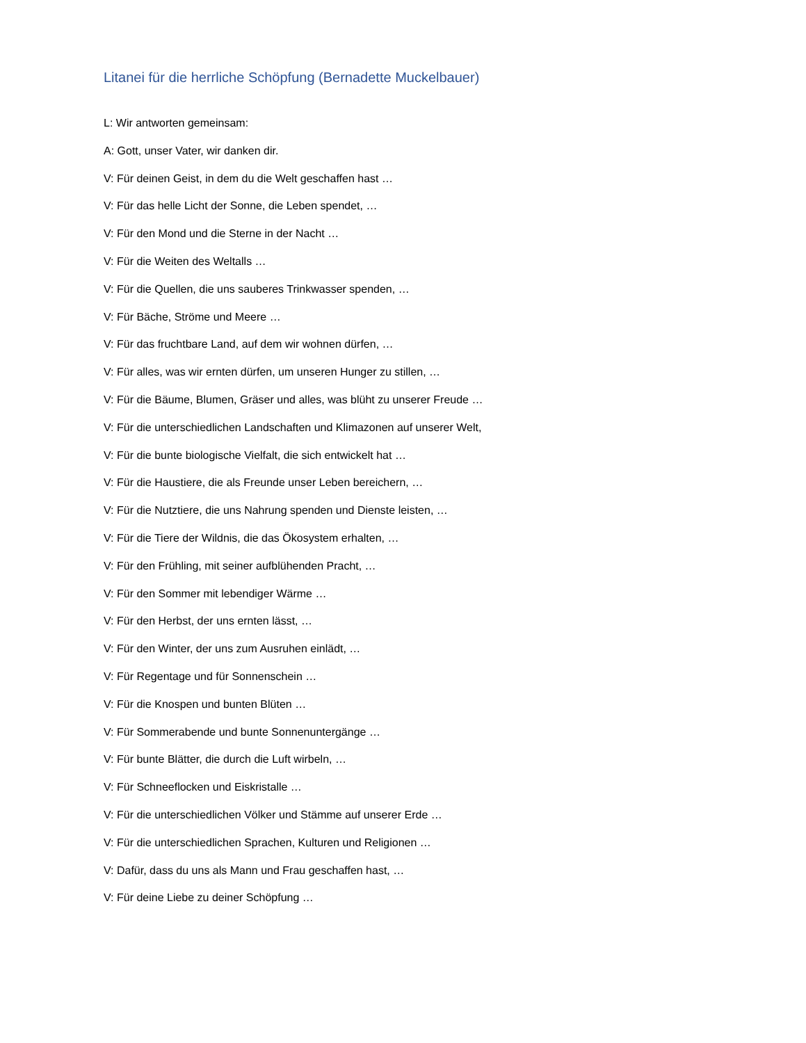Litanei für die herrliche Schöpfung (Bernadette Muckelbauer)
L: Wir antworten gemeinsam:
A: Gott, unser Vater, wir danken dir.
V: Für deinen Geist, in dem du die Welt geschaffen hast …
V: Für das helle Licht der Sonne, die Leben spendet, …
V: Für den Mond und die Sterne in der Nacht …
V: Für die Weiten des Weltalls …
V: Für die Quellen, die uns sauberes Trinkwasser spenden, …
V: Für Bäche, Ströme und Meere …
V: Für das fruchtbare Land, auf dem wir wohnen dürfen, …
V: Für alles, was wir ernten dürfen, um unseren Hunger zu stillen, …
V: Für die Bäume, Blumen, Gräser und alles, was blüht zu unserer Freude …
V: Für die unterschiedlichen Landschaften und Klimazonen auf unserer Welt,
V: Für die bunte biologische Vielfalt, die sich entwickelt hat …
V: Für die Haustiere, die als Freunde unser Leben bereichern, …
V: Für die Nutztiere, die uns Nahrung spenden und Dienste leisten, …
V: Für die Tiere der Wildnis, die das Ökosystem erhalten, …
V: Für den Frühling, mit seiner aufblühenden Pracht, …
V: Für den Sommer mit lebendiger Wärme …
V: Für den Herbst, der uns ernten lässt, …
V: Für den Winter, der uns zum Ausruhen einlädt, …
V: Für Regentage und für Sonnenschein …
V: Für die Knospen und bunten Blüten …
V: Für Sommerabende und bunte Sonnenuntergänge …
V: Für bunte Blätter, die durch die Luft wirbeln, …
V: Für Schneeflocken und Eiskristalle …
V: Für die unterschiedlichen Völker und Stämme auf unserer Erde …
V: Für die unterschiedlichen Sprachen, Kulturen und Religionen …
V: Dafür, dass du uns als Mann und Frau geschaffen hast, …
V: Für deine Liebe zu deiner Schöpfung …